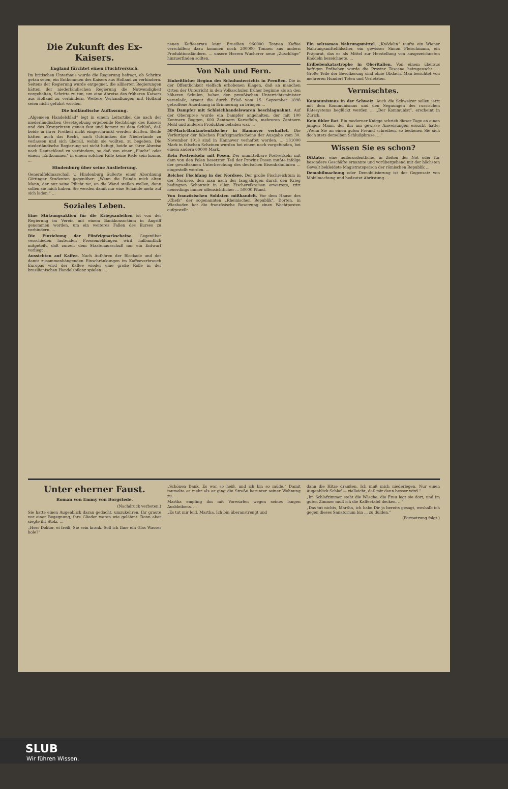Die Zukunft des Ex-Kaisers.
England fürchtet einen Fluchtversuch.
Im britischen Unterhaus wurde die Regierung befragt, ob Schritte getan seien, ein Entkommen des Kaisers aus Holland zu verhindern. Seitens der Regierung wurde entgegnet, die alliierten Regierungen hätten der niederländischen Regierung die Notwendigkeit vorgehalten, Schritte zu tun, um eine Abreise des früheren Kaisers aus Holland zu verhindern. Weitere Verhandlungen mit Holland seien nicht geführt worden.
Die holländische Auffassung.
„Algemeen Handelsblad“ legt in einem Leitartikel die nach der niederländischen Gesetzgebung ergebende Rechtslage des Kaisers und des Kronprinzen genau fest und kommt zu dem Schluß, daß beide in ihrer Freiheit nicht eingeschränkt werden dürften. Beide hätten auch das Recht, nach Gutdünken die Niederlande zu verlassen und sich überall, wohin sie wollten, zu begeben. Die niederländische Regierung sei nicht befugt, beide an ihrer Abreise nach Deutschland zu verhindern, so daß von einer „Flucht“ oder einem „Entkommen“ in einem solchen Falle keine Rede sein könne. ...
Hindenburg über seine Auslieferung.
Generalfeldmarschall v. Hindenburg äußerte einer Abordnung Göttinger Studenten gegenüber: „Wenn die Feinde mich alten Mann, der nur seine Pflicht tat, an die Wand stellen wollen, dann sollen sie mich haben. Sie werden damit nur eine Schande mehr auf sich laden.“ ...
Soziales Leben.
Eine Stützungsaktion für die Kriegsanleihen ist von der Regierung im Verein mit einem Bankkonsortium in Angriff genommen worden, um ein weiteres Fallen des Kurses zu verhindern. ...
Die Einziehung der Fünfzigmarkscheine. Gegenüber verschieden lautenden Pressemeldungen wird halbamtlich mitgeteilt, daß zurzeit dem Staatenausschuß nur ein Entwurf vorliegt ...
Aussichten auf Kaffee. Nach Aufhören der Blockade und der damit zusammenhängenden Einschränkungen im Kaffeeverbrauch Europas wird der Kaffee wieder eine große Rolle in der brasilianischen Handelsbilanz spielen. ...
neuen Kaffeeernte kann Brasilien 960000 Tonnen Kaffee verschiffen; dazu kommen noch 200000 Tonnen aus andern Produktionsländern. ... unsere Herren Wucherer neue „Zuschläge“ hinzuerfinden sollten.
Von Nah und Fern.
Einheitlicher Beginn des Schulunterrichts in Preußen. Die in der Öffentlichkeit vielfach erhobenen Klagen, daß an manchen Orten der Unterricht in den Volksschulen früher beginne als an den höheren Schulen, haben den preußischen Unterrichtsminister veranlaßt, erneut die durch Erlaß vom 15. September 1898 getroffene Anordnung in Erinnerung zu bringen ...
Ein Dampfer mit Schleichhandelswaren beschlagnahmt. Auf der Oberspree wurde ein Dampfer angehalten, der mit 100 Zentnern Roggen, 600 Zentnern Kartoffeln, mehreren Zentnern Mehl und anderen Produkten beladen war. ...
50-Mark-Banknotenfälscher in Hannover verhaftet. Die Verfertiger der falschen Fünfzigmarkscheine der Ausgabe vom 30. November 1918 sind in Hannover verhaftet worden. ... 131000 Mark in falschen Scheinen wurden bei einem noch vorgefunden, bei einem andern 60000 Mark.
Kein Postverkehr mit Posen. Der unmittelbare Postverkehr mit dem von den Polen besetzten Teil der Provinz Posen mußte infolge der gewaltsamen Unterbrechung des deutschen Eisenbahnlinien ... eingestellt werden. ...
Reicher Fischfang in der Nordsee. Der große Fischreichtum in der Nordsee, den man nach der langjährigen durch den Krieg bedingten Schonzeit in allen Fischereikreisen erwartete, tritt neuerdings immer offensichtlicher ... 50000 Pfund.
Von französischen Soldaten mißhandelt. Vor dem Hause des „Chefs“ der sogenannten „Rheinischen Republik“, Dorten, in Wiesbaden hat die französische Besatzung einen Wachtposten aufgestellt ...
Ein seltsames Nahrungsmittel. „Knödelin“ taufte ein Wiener Nahrungsmittelfälscher, ein gewisser Simon Fleischmann, ein Präparat, das er als Mittel zur Herstellung von ausgezeichneten Knödeln bezeichnete. ...
Erdbebenkatastrophe in Oberitalien. Von einem überaus heftigen Erdbeben wurde die Provinz Toscana heimgesucht. ... Große Teile der Bevölkerung sind ohne Obdach. Man berichtet von mehreren Hundert Toten und Verletzten.
Vermischtes.
Kommunismus in der Schweiz. Auch die Schweizer sollen jetzt mit dem Kommunismus und den Segnungen des russischen Rätesystems beglückt werden ... „Der Kommunist“, erscheint in Zürich.
Kein übler Rat. Ein moderner Knigge schrieb dieser Tage an einen jungen Mann, der ihn um gewisse Anweisungen ersucht hatte: „Wenn Sie an einen guten Freund schreiben, so bedienen Sie sich doch stets derselben Schlußphrase. ...“
Wissen Sie es schon?
Diktator, eine außerordentliche, in Zeiten der Not oder für besondere Geschäfte ernannte und vorübergehend mit der höchsten Gewalt bekleidete Magistratsperson der römischen Republik ...
Demobilmachung oder Demobilisierung ist der Gegensatz von Mobilmachung und bedeutet Abrüstung ...
Unter eherner Faust.
Roman von Emmy von Borgstede.
(Nachdruck verboten.)
Sie hatte einen Augenblick daran gedacht, umzukehren. Ihr graute vor einer Begegnung, ihre Glieder waren wie gelähmt. Dann aber siegte ihr Stolz. ...
„Herr Doktor, ei freili, Sie sein krank. Soll ich Ihne ein Glas Wasser hole?“
„Schönen Dank. Es war so heiß, und ich bin so müde.“ Damit taumelte er mehr als er ging die Straße herunter seiner Wohnung zu.
Martha empfing ihn mit Vorwürfen wegen seines langen Ausbleibens. ...
„Es tut mir leid, Martha. Ich bin überanstrengt und
dann die Hitze draußen. Ich muß mich niederlegen. Nur einen Augenblick Schlaf — vielleicht, daß mir dann besser wird.“
„Im Schlafzimmer steht die Wäsche, die Frau legt sie dort, und im guten Zimmer muß ich die Kaffeetafel decken. ...“
„Das tut nichts, Martha, ich habe Dir ja bereits gesagt, weshalb ich gegen dieses Sanatorium bin ... zu dulden.“
(Fortsetzung folgt.)
SLUB
Wir führen Wissen.